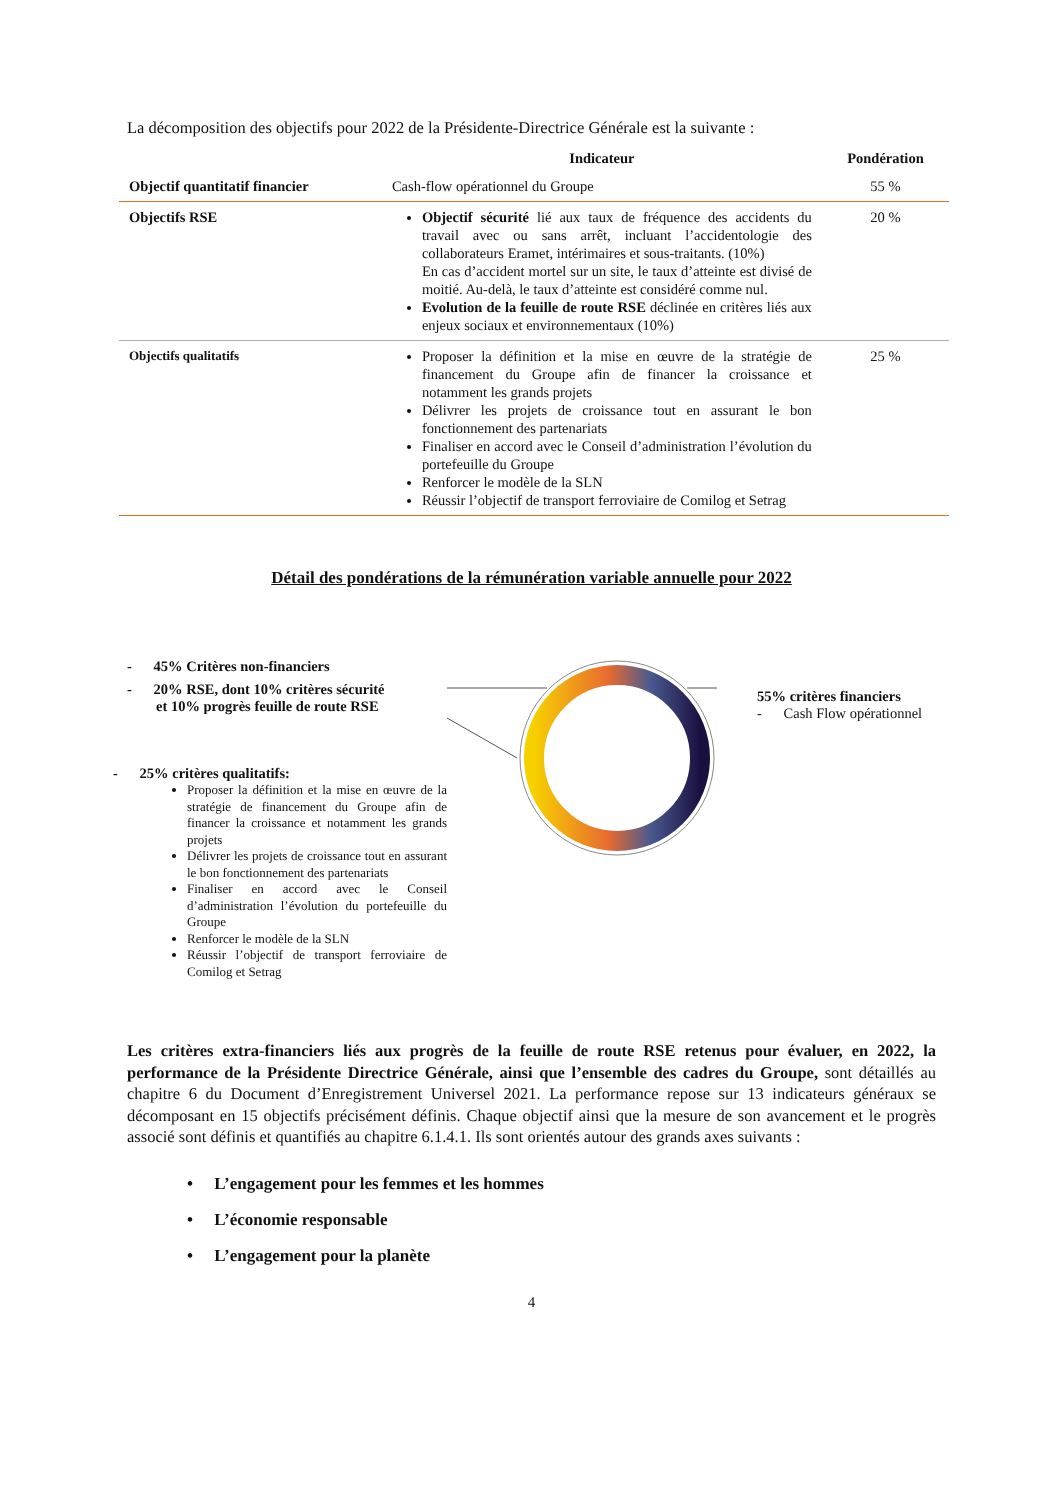La décomposition des objectifs pour 2022 de la Présidente-Directrice Générale est la suivante :
| | Indicateur | Pondération |
| --- | --- | --- |
| Objectif quantitatif financier | Cash-flow opérationnel du Groupe | 55 % |
| Objectifs RSE | Objectif sécurité lié aux taux de fréquence des accidents du travail avec ou sans arrêt, incluant l’accidentologie des collaborateurs Eramet, intérimaires et sous-traitants. (10%) En cas d’accident mortel sur un site, le taux d’atteinte est divisé de moitié. Au-delà, le taux d’atteinte est considéré comme nul. Evolution de la feuille de route RSE déclinée en critères liés aux enjeux sociaux et environnementaux (10%) | 20 % |
| Objectifs qualitatifs | Proposer la définition et la mise en œuvre de la stratégie de financement du Groupe afin de financer la croissance et notamment les grands projets Délivrer les projets de croissance tout en assurant le bon fonctionnement des partenariats Finaliser en accord avec le Conseil d’administration l’évolution du portefeuille du Groupe Renforcer le modèle de la SLN Réussir l’objectif de transport ferroviaire de Comilog et Setrag | 25 % |
Détail des pondérations de la rémunération variable annuelle pour 2022
- 45% Critères non-financiers
- 20% RSE, dont 10% critères sécurité
et 10% progrès feuille de route RSE
- 25% critères qualitatifs:
Proposer la définition et la mise en œuvre de la stratégie de financement du Groupe afin de financer la croissance et notamment les grands projets
Délivrer les projets de croissance tout en assurant le bon fonctionnement des partenariats
Finaliser en accord avec le Conseil d’administration l’évolution du portefeuille du Groupe
Renforcer le modèle de la SLN
Réussir l’objectif de transport ferroviaire de Comilog et Setrag
55% critères financiers
- Cash Flow opérationnel
Les critères extra-financiers liés aux progrès de la feuille de route RSE retenus pour évaluer, en 2022, la performance de la Présidente Directrice Générale, ainsi que l’ensemble des cadres du Groupe, sont détaillés au chapitre 6 du Document d’Enregistrement Universel 2021. La performance repose sur 13 indicateurs généraux se décomposant en 15 objectifs précisément définis. Chaque objectif ainsi que la mesure de son avancement et le progrès associé sont définis et quantifiés au chapitre 6.1.4.1. Ils sont orientés autour des grands axes suivants :
• L’engagement pour les femmes et les hommes
• L’économie responsable
• L’engagement pour la planète
4